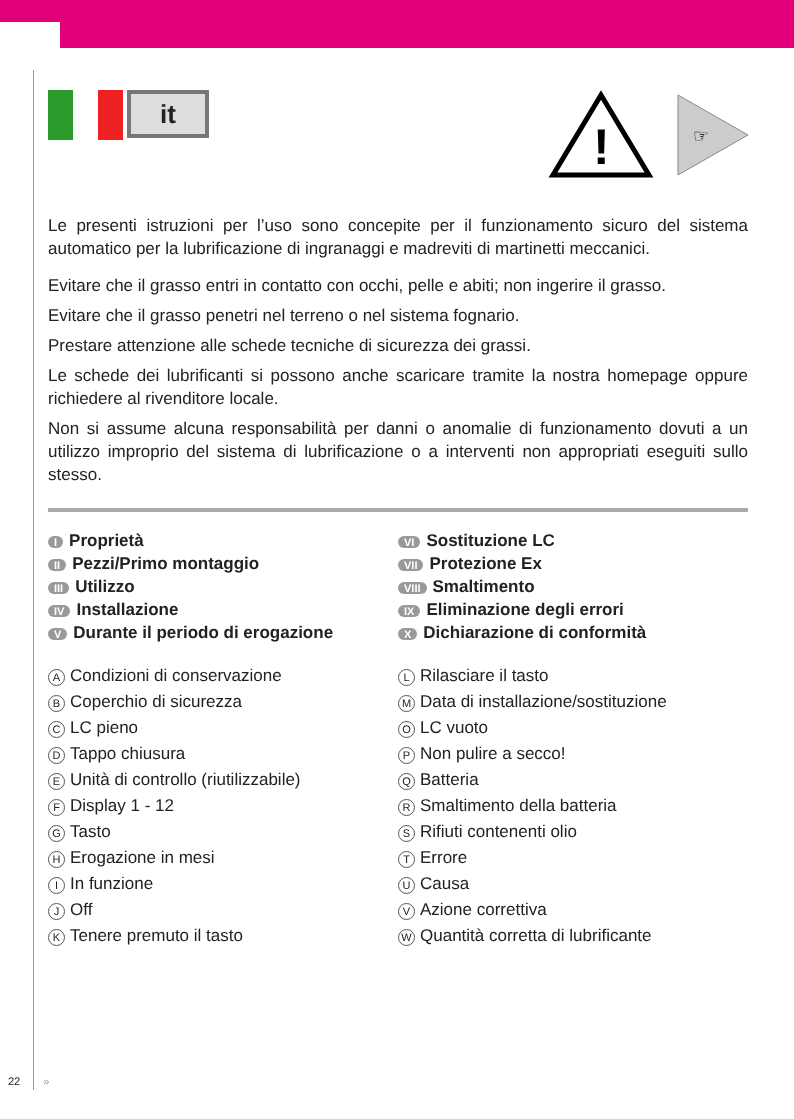it
!
☞
Le presenti istruzioni per l’uso sono concepite per il funzionamento sicuro del sistema automatico per la lubrificazione di ingranaggi e madreviti di martinetti meccanici.
Evitare che il grasso entri in contatto con occhi, pelle e abiti; non ingerire il grasso.
Evitare che il grasso penetri nel terreno o nel sistema fognario.
Prestare attenzione alle schede tecniche di sicurezza dei grassi.
Le schede dei lubrificanti si possono anche scaricare tramite la nostra homepage oppure richiedere al rivenditore locale.
Non si assume alcuna responsabilità per danni o anomalie di funzionamento dovuti a un utilizzo improprio del sistema di lubrificazione o a interventi non appropriati eseguiti sullo stesso.
I Proprietà
II Pezzi/Primo montaggio
III Utilizzo
IV Installazione
V Durante il periodo di erogazione
VI Sostituzione LC
VII Protezione Ex
VIII Smaltimento
IX Eliminazione degli errori
X Dichiarazione di conformità
A Condizioni di conservazione
B Coperchio di sicurezza
C LC pieno
D Tappo chiusura
E Unità di controllo (riutilizzabile)
F Display 1 - 12
G Tasto
H Erogazione in mesi
I In funzione
J Off
K Tenere premuto il tasto
L Rilasciare il tasto
M Data di installazione/sostituzione
O LC vuoto
P Non pulire a secco!
Q Batteria
R Smaltimento della batteria
S Rifiuti contenenti olio
T Errore
U Causa
V Azione correttiva
W Quantità corretta di lubrificante
22 »